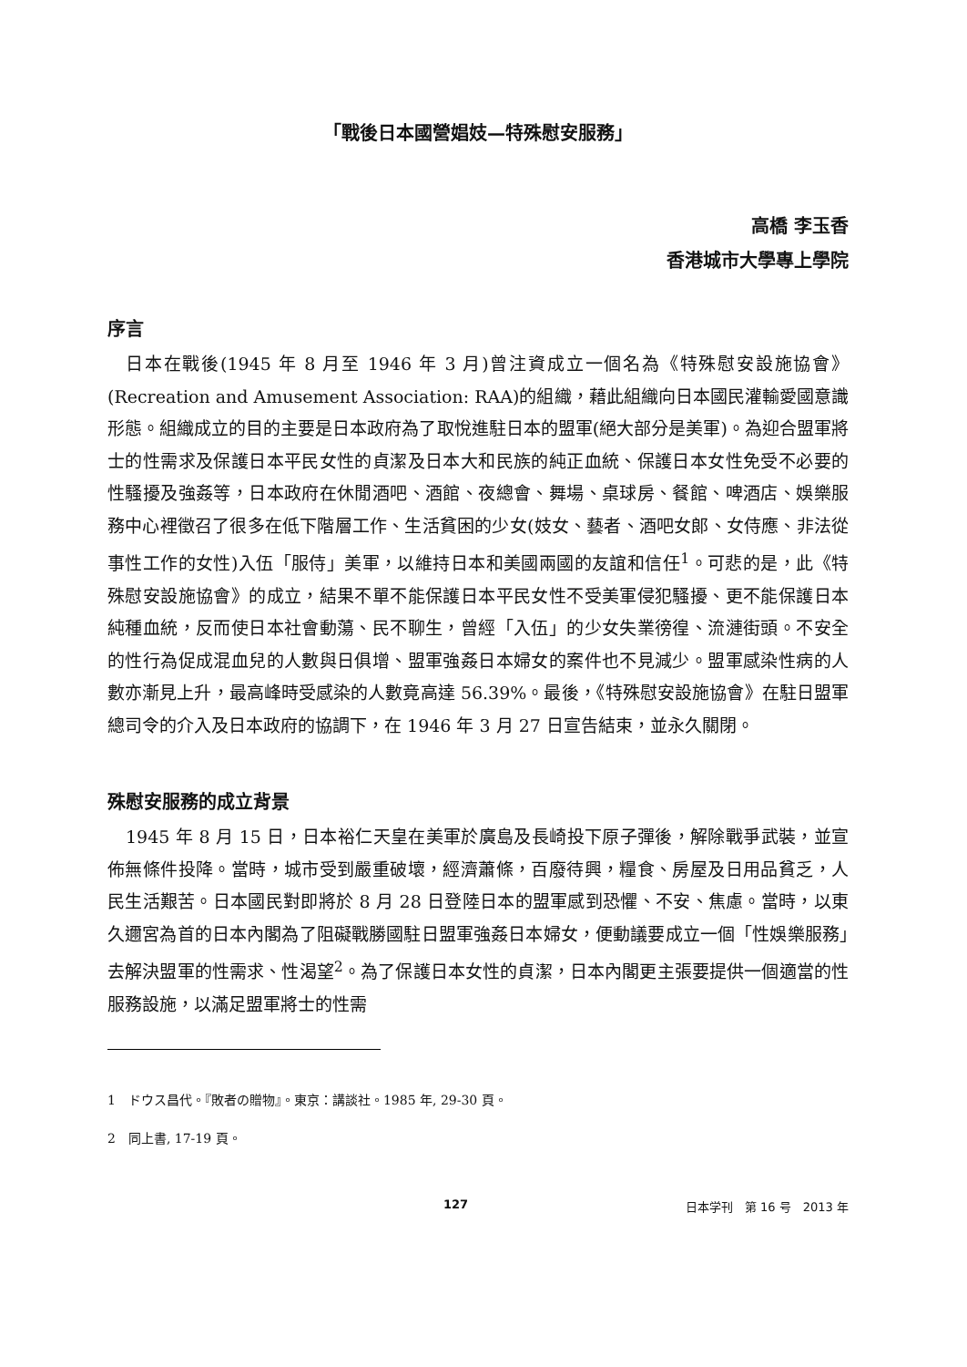「戰後日本國營娼妓—特殊慰安服務」
高橋 李玉香
香港城市大學專上學院
序言
日本在戰後(1945 年 8 月至 1946 年 3 月)曾注資成立一個名為《特殊慰安設施協會》(Recreation and Amusement Association: RAA)的組織，藉此組織向日本國民灌輸愛國意識形態。組織成立的目的主要是日本政府為了取悅進駐日本的盟軍(絕大部分是美軍)。為迎合盟軍將士的性需求及保護日本平民女性的貞潔及日本大和民族的純正血統、保護日本女性免受不必要的性騷擾及強姦等，日本政府在休閒酒吧、酒館、夜總會、舞場、桌球房、餐館、啤酒店、娛樂服務中心裡徵召了很多在低下階層工作、生活貧困的少女(妓女、藝者、酒吧女郎、女侍應、非法從事性工作的女性)入伍「服侍」美軍，以維持日本和美國兩國的友誼和信任<sup>1</sup>。可悲的是，此《特殊慰安設施協會》的成立，結果不單不能保護日本平民女性不受美軍侵犯騷擾、更不能保護日本純種血統，反而使日本社會動蕩、民不聊生，曾經「入伍」的少女失業徬徨、流漣街頭。不安全的性行為促成混血兒的人數與日俱增、盟軍強姦日本婦女的案件也不見減少。盟軍感染性病的人數亦漸見上升，最高峰時受感染的人數竟高達 56.39%。最後，《特殊慰安設施協會》在駐日盟軍總司令的介入及日本政府的協調下，在 1946 年 3 月 27 日宣告結束，並永久關閉。
殊慰安服務的成立背景
1945 年 8 月 15 日，日本裕仁天皇在美軍於廣島及長崎投下原子彈後，解除戰爭武裝，並宣佈無條件投降。當時，城市受到嚴重破壞，經濟蕭條，百廢待興，糧食、房屋及日用品貧乏，人民生活艱苦。日本國民對即將於 8 月 28 日登陸日本的盟軍感到恐懼、不安、焦慮。當時，以東久邇宮為首的日本內閣為了阻礙戰勝國駐日盟軍強姦日本婦女，便動議要成立一個「性娛樂服務」去解決盟軍的性需求、性渴望<sup>2</sup>。為了保護日本女性的貞潔，日本內閣更主張要提供一個適當的性服務設施，以滿足盟軍將士的性需
1　ドウス昌代。『敗者の贈物』。東京：講談社。1985 年, 29-30 頁。
2　同上書, 17-19 頁。
127 日本学刊　第 16 号　2013 年